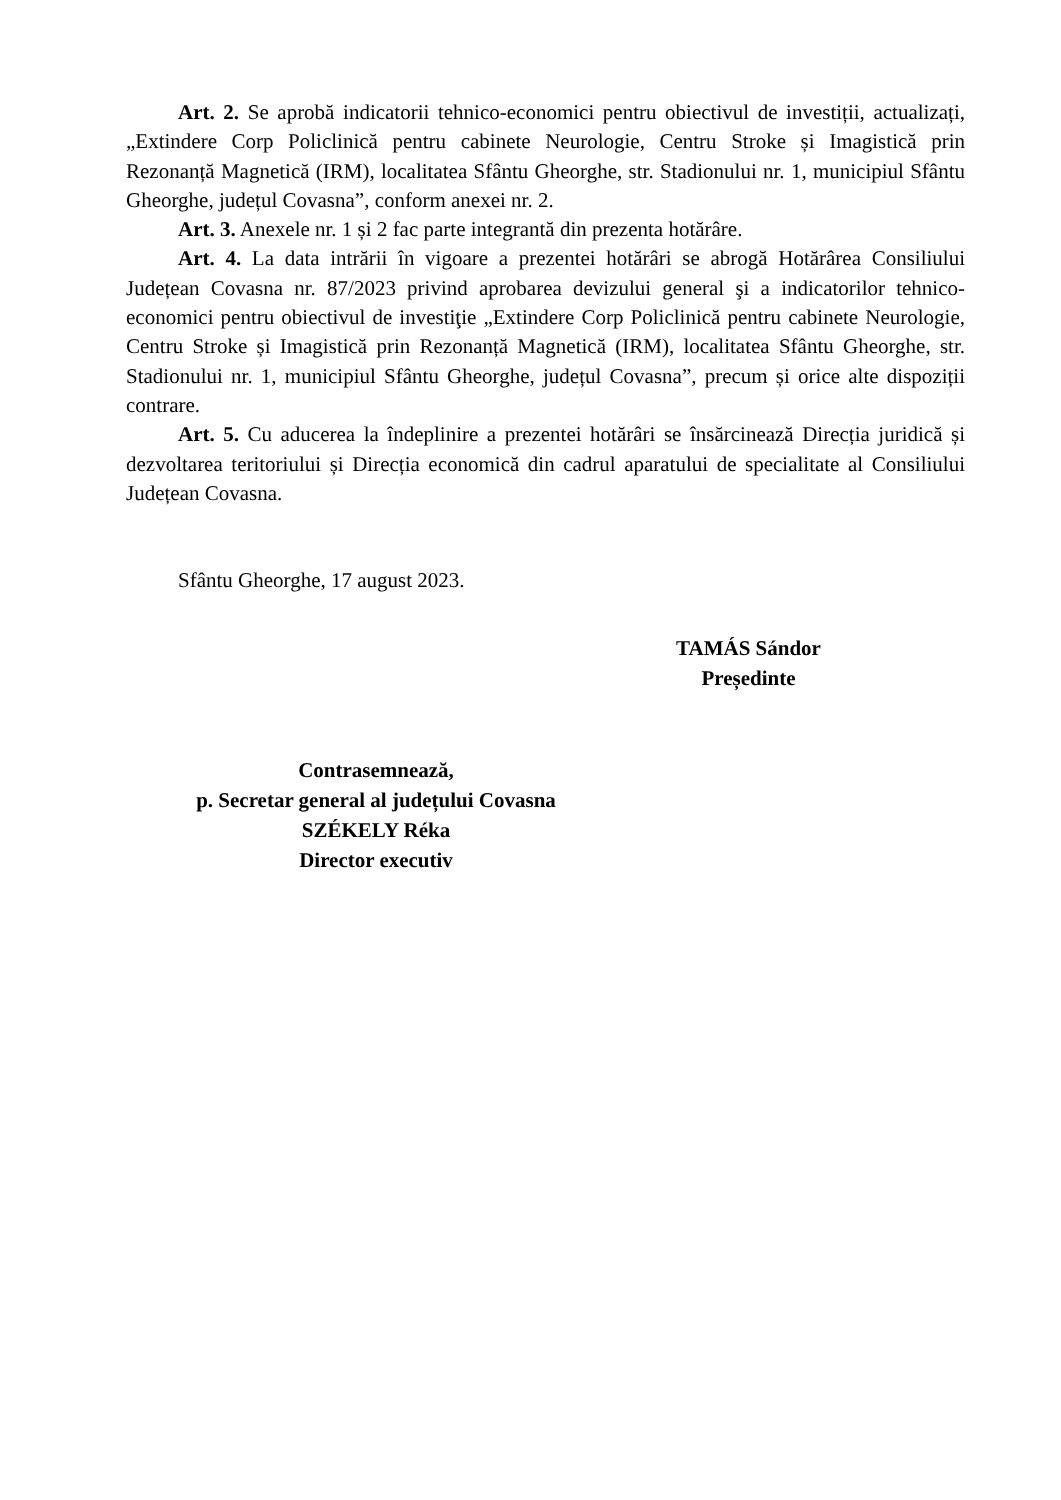Art. 2. Se aprobă indicatorii tehnico-economici pentru obiectivul de investiții, actualizați, „Extindere Corp Policlinică pentru cabinete Neurologie, Centru Stroke și Imagistică prin Rezonanță Magnetică (IRM), localitatea Sfântu Gheorghe, str. Stadionului nr. 1, municipiul Sfântu Gheorghe, județul Covasna”, conform anexei nr. 2.
Art. 3. Anexele nr. 1 și 2 fac parte integrantă din prezenta hotărâre.
Art. 4. La data intrării în vigoare a prezentei hotărâri se abrogă Hotărârea Consiliului Județean Covasna nr. 87/2023 privind aprobarea devizului general şi a indicatorilor tehnico-economici pentru obiectivul de investiţie „Extindere Corp Policlinică pentru cabinete Neurologie, Centru Stroke și Imagistică prin Rezonanță Magnetică (IRM), localitatea Sfântu Gheorghe, str. Stadionului nr. 1, municipiul Sfântu Gheorghe, județul Covasna”, precum și orice alte dispoziții contrare.
Art. 5. Cu aducerea la îndeplinire a prezentei hotărâri se însărcinează Direcția juridică și dezvoltarea teritoriului și Direcția economică din cadrul aparatului de specialitate al Consiliului Județean Covasna.
Sfântu Gheorghe, 17 august 2023.
TAMÁS Sándor
Președinte
Contrasemnează,
p. Secretar general al județului Covasna
SZÉKELY Réka
Director executiv